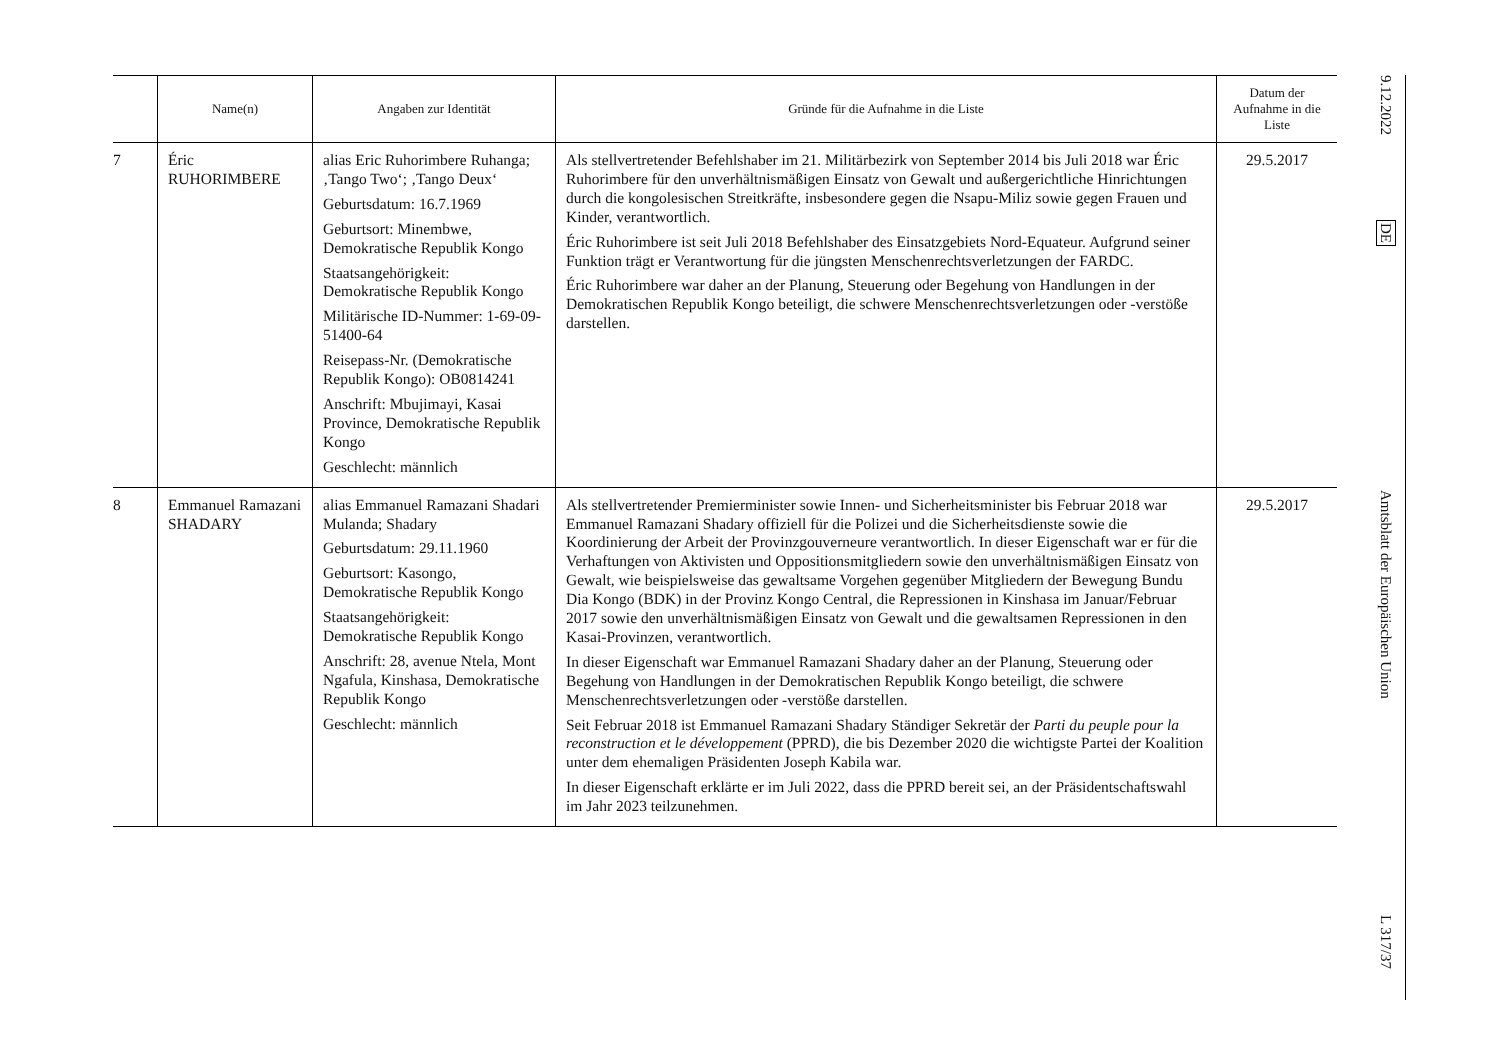| | Name(n) | Angaben zur Identität | Gründe für die Aufnahme in die Liste | Datum der Aufnahme in die Liste |
| --- | --- | --- | --- | --- |
| 7 | Éric RUHORIMBERE | alias Eric Ruhorimbere Ruhanga; ‚Tango Two‘; ‚Tango Deux‘ Geburtsdatum: 16.7.1969 Geburtsort: Minembwe, Demokratische Republik Kongo Staatsangehörigkeit: Demokratische Republik Kongo Militärische ID-Nummer: 1-69-09-51400-64 Reisepass-Nr. (Demokratische Republik Kongo): OB0814241 Anschrift: Mbujimayi, Kasai Province, Demokratische Republik Kongo Geschlecht: männlich | Als stellvertretender Befehlshaber im 21. Militärbezirk von September 2014 bis Juli 2018 war Éric Ruhorimbere für den unverhältnismäßigen Einsatz von Gewalt und außergerichtliche Hinrichtungen durch die kongolesischen Streitkräfte, insbesondere gegen die Nsapu-Miliz sowie gegen Frauen und Kinder, verantwortlich. Éric Ruhorimbere ist seit Juli 2018 Befehlshaber des Einsatzgebiets Nord-Equateur. Aufgrund seiner Funktion trägt er Verantwortung für die jüngsten Menschenrechtsverletzungen der FARDC. Éric Ruhorimbere war daher an der Planung, Steuerung oder Begehung von Handlungen in der Demokratischen Republik Kongo beteiligt, die schwere Menschenrechtsverletzungen oder -verstöße darstellen. | 29.5.2017 |
| 8 | Emmanuel Ramazani SHADARY | alias Emmanuel Ramazani Shadari Mulanda; Shadary Geburtsdatum: 29.11.1960 Geburtsort: Kasongo, Demokratische Republik Kongo Staatsangehörigkeit: Demokratische Republik Kongo Anschrift: 28, avenue Ntela, Mont Ngafula, Kinshasa, Demokratische Republik Kongo Geschlecht: männlich | Als stellvertretender Premierminister sowie Innen- und Sicherheitsminister bis Februar 2018 war Emmanuel Ramazani Shadary offiziell für die Polizei und die Sicherheitsdienste sowie die Koordinierung der Arbeit der Provinzgouverneure verantwortlich. In dieser Eigenschaft war er für die Verhaftungen von Aktivisten und Oppositionsmitgliedern sowie den unverhältnismäßigen Einsatz von Gewalt, wie beispielsweise das gewaltsame Vorgehen gegenüber Mitgliedern der Bewegung Bundu Dia Kongo (BDK) in der Provinz Kongo Central, die Repressionen in Kinshasa im Januar/Februar 2017 sowie den unverhältnismäßigen Einsatz von Gewalt und die gewaltsamen Repressionen in den Kasai-Provinzen, verantwortlich. In dieser Eigenschaft war Emmanuel Ramazani Shadary daher an der Planung, Steuerung oder Begehung von Handlungen in der Demokratischen Republik Kongo beteiligt, die schwere Menschenrechtsverletzungen oder -verstöße darstellen. Seit Februar 2018 ist Emmanuel Ramazani Shadary Ständiger Sekretär der Parti du peuple pour la reconstruction et le développement (PPRD), die bis Dezember 2020 die wichtigste Partei der Koalition unter dem ehemaligen Präsidenten Joseph Kabila war. In dieser Eigenschaft erklärte er im Juli 2022, dass die PPRD bereit sei, an der Präsidentschaftswahl im Jahr 2023 teilzunehmen. | 29.5.2017 |
9.12.2022
DE
Amtsblatt der Europäischen Union
L 317/37